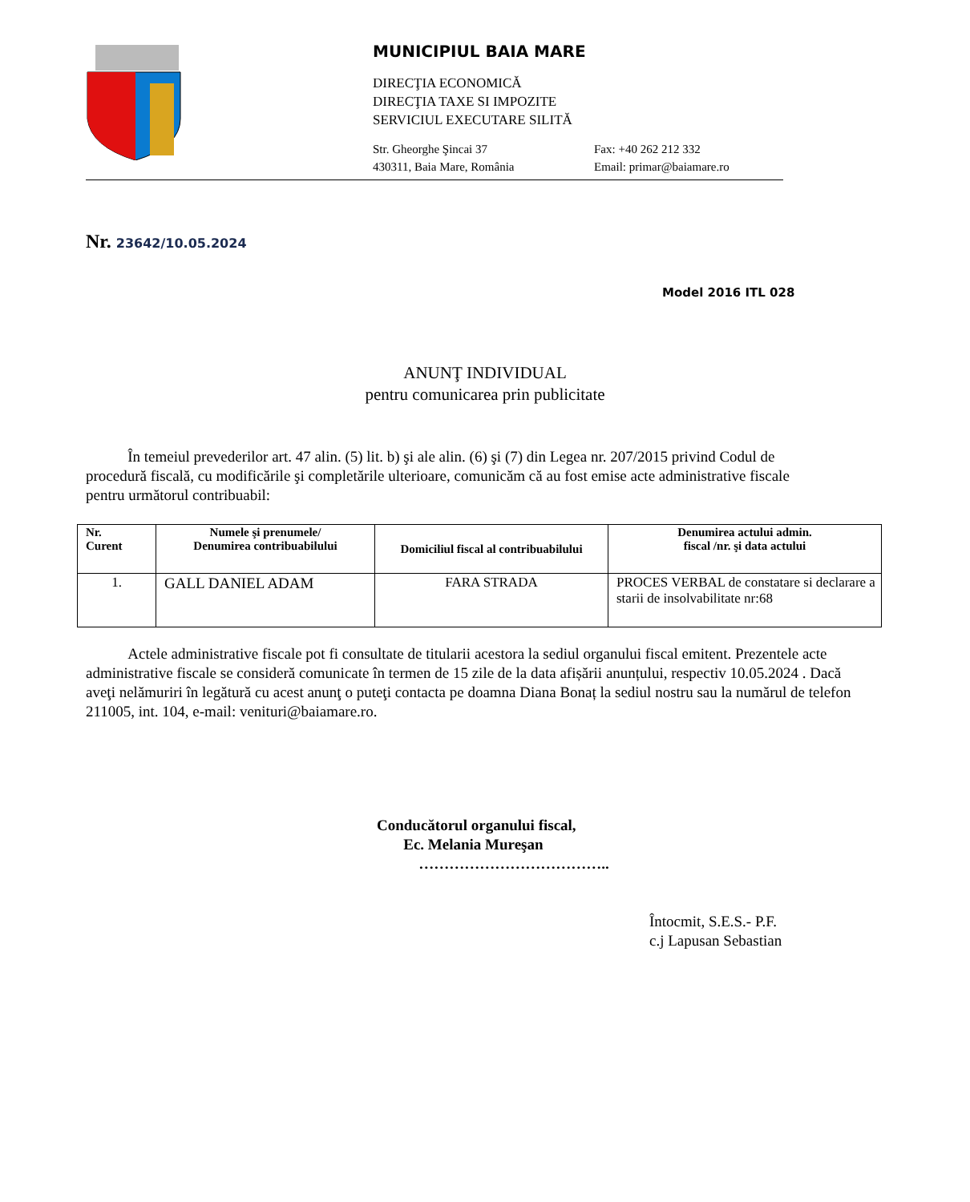MUNICIPIUL BAIA MARE
DIRECŢIA ECONOMICĂ
DIRECŢIA TAXE SI IMPOZITE
SERVICIUL EXECUTARE SILITĂ
Str. Gheorghe Şincai 37
430311, Baia Mare, România
Fax: +40 262 212 332
Email: primar@baiamare.ro
Nr. 23642/10.05.2024
Model 2016 ITL 028
ANUNŢ INDIVIDUAL
pentru comunicarea prin publicitate
În temeiul prevederilor art. 47 alin. (5) lit. b) şi ale alin. (6) şi (7) din Legea nr. 207/2015 privind Codul de procedură fiscală, cu modificările şi completările ulterioare, comunicăm că au fost emise acte administrative fiscale pentru următorul contribuabil:
| Nr. Curent | Numele şi prenumele/ Denumirea contribuabilului | Domiciliul fiscal al contribuabilului | Denumirea actului admin. fiscal /nr. şi data actului |
| --- | --- | --- | --- |
| 1. | GALL DANIEL ADAM | FARA STRADA | PROCES VERBAL de constatare si declarare a starii de insolvabilitate nr:68 |
Actele administrative fiscale pot fi consultate de titularii acestora la sediul organului fiscal emitent. Prezentele acte administrative fiscale se consideră comunicate în termen de 15 zile de la data afișării anunțului, respectiv 10.05.2024 . Dacă aveţi nelămuriri în legătură cu acest anunţ o puteţi contacta pe doamna Diana Bonaț la sediul nostru sau la numărul de telefon 211005, int. 104, e-mail: venituri@baiamare.ro.
Conducătorul organului fiscal,
Ec. Melania Mureşan
………………………………..
Întocmit, S.E.S.- P.F.
c.j Lapusan Sebastian